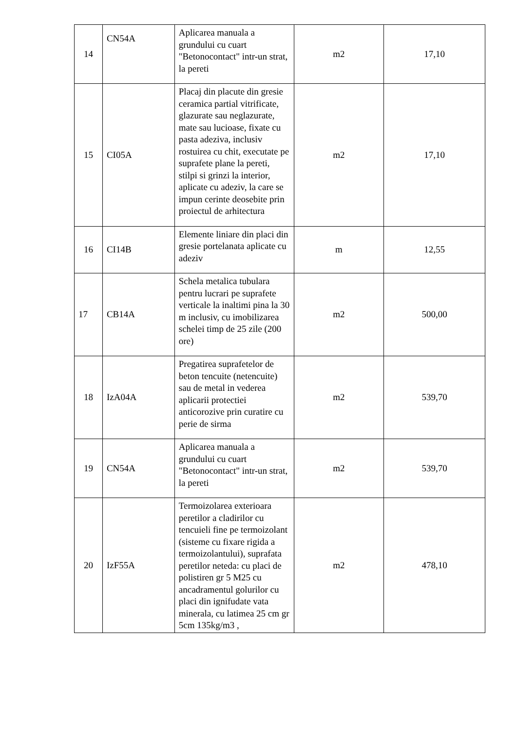| 14 | CN54A | Aplicarea manuala a grundului cu cuart "Betonocontact" intr-un strat, la pereti | m2 | 17,10 |
| 15 | CI05A | Placaj din placute din gresie ceramica partial vitrificate, glazurate sau neglazurate, mate sau lucioase, fixate cu pasta adeziva, inclusiv rostuirea cu chit, executate pe suprafete plane la pereti, stilpi si grinzi la interior, aplicate cu adeziv, la care se impun cerinte deosebite prin proiectul de arhitectura | m2 | 17,10 |
| 16 | CI14B | Elemente liniare din placi din gresie portelanata aplicate cu adeziv | m | 12,55 |
| 17 | CB14A | Schela metalica tubulara pentru lucrari pe suprafete verticale la inaltimi pina la 30 m inclusiv, cu imobilizarea schelei timp de 25 zile (200 ore) | m2 | 500,00 |
| 18 | IzA04A | Pregatirea suprafetelor de beton tencuite (netencuite) sau de metal in vederea aplicarii protectiei anticorozive prin curatire cu perie de sirma | m2 | 539,70 |
| 19 | CN54A | Aplicarea manuala a grundului cu cuart "Betonocontact" intr-un strat, la pereti | m2 | 539,70 |
| 20 | IzF55A | Termoizolarea exterioara peretilor a cladirilor cu tencuieli fine pe termoizolant (sisteme cu fixare rigida a termoizolantului), suprafata peretilor neteda: cu placi de polistiren gr 5 M25 cu ancadramentul golurilor cu placi din ignifudate vata minerala, cu latimea 25 cm gr 5cm 135kg/m3 , | m2 | 478,10 |